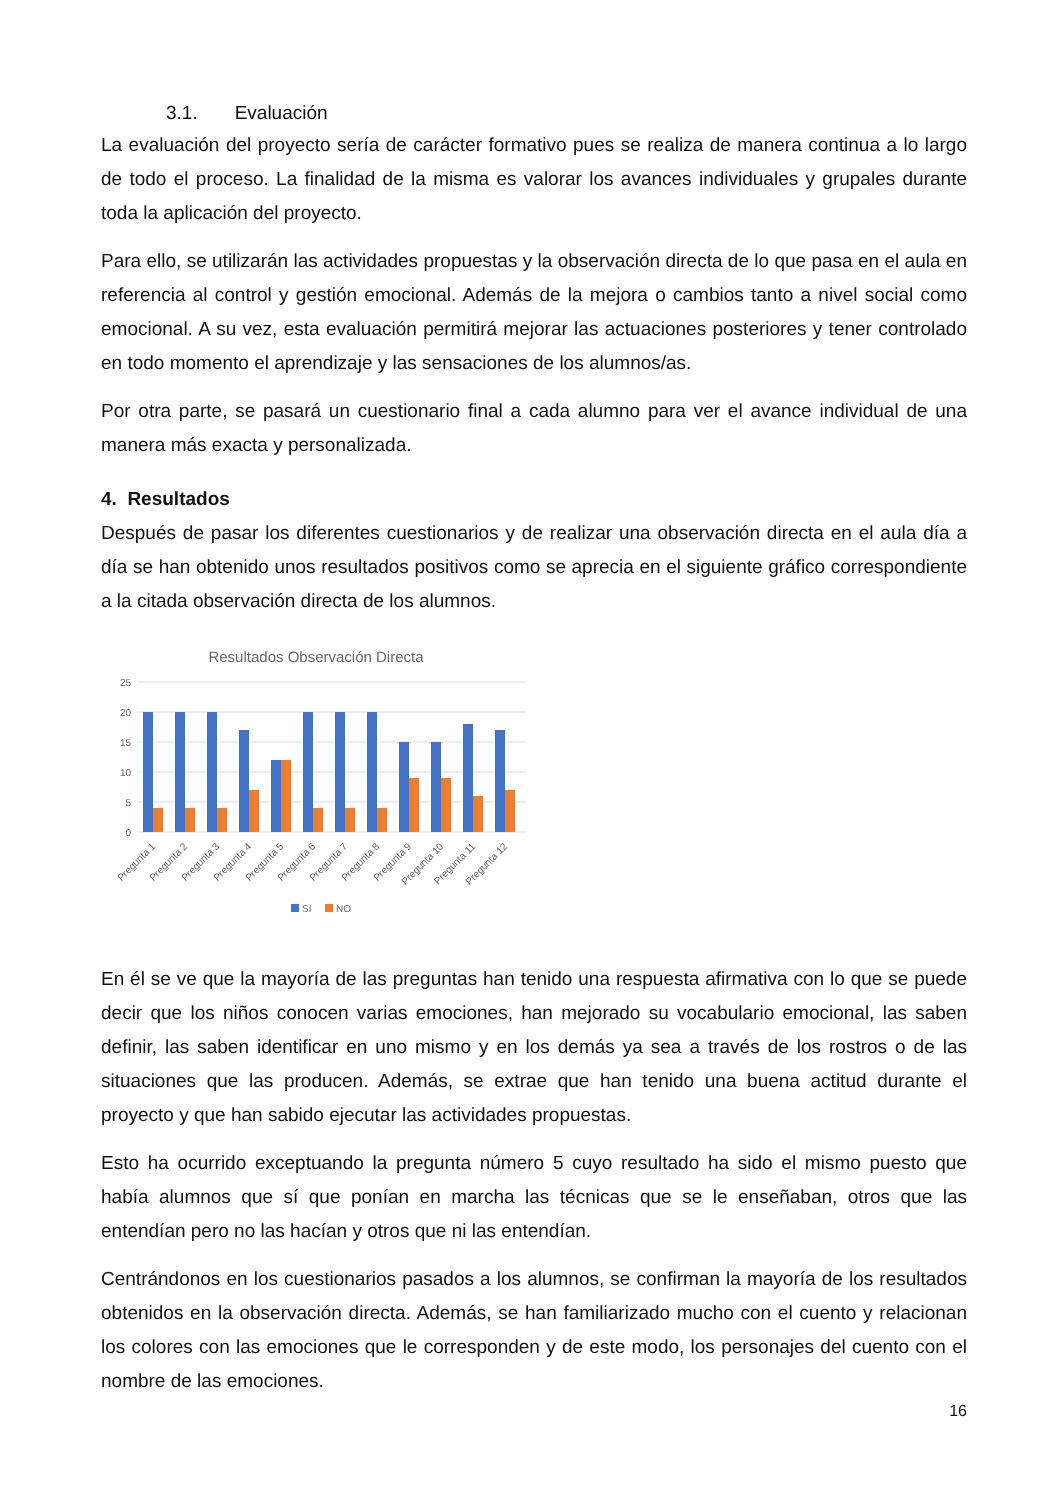3.1. Evaluación
La evaluación del proyecto sería de carácter formativo pues se realiza de manera continua a lo largo de todo el proceso. La finalidad de la misma es valorar los avances individuales y grupales durante toda la aplicación del proyecto.
Para ello, se utilizarán las actividades propuestas y la observación directa de lo que pasa en el aula en referencia al control y gestión emocional. Además de la mejora o cambios tanto a nivel social como emocional. A su vez, esta evaluación permitirá mejorar las actuaciones posteriores y tener controlado en todo momento el aprendizaje y las sensaciones de los alumnos/as.
Por otra parte, se pasará un cuestionario final a cada alumno para ver el avance individual de una manera más exacta y personalizada.
4. Resultados
Después de pasar los diferentes cuestionarios y de realizar una observación directa en el aula día a día se han obtenido unos resultados positivos como se aprecia en el siguiente gráfico correspondiente a la citada observación directa de los alumnos.
Resultados Observación Directa
25
20
15
10
5
0
Pregunta 1
Pregunta 2
Pregunta 3
Pregunta 4
Pregunta 5
Pregunta 6
Pregunta 7
Pregunta 8
Pregunta 9
Pregunta 10
Pregunta 11
Pregunta 12
SI
NO
En él se ve que la mayoría de las preguntas han tenido una respuesta afirmativa con lo que se puede decir que los niños conocen varias emociones, han mejorado su vocabulario emocional, las saben definir, las saben identificar en uno mismo y en los demás ya sea a través de los rostros o de las situaciones que las producen. Además, se extrae que han tenido una buena actitud durante el proyecto y que han sabido ejecutar las actividades propuestas.
Esto ha ocurrido exceptuando la pregunta número 5 cuyo resultado ha sido el mismo puesto que había alumnos que sí que ponían en marcha las técnicas que se le enseñaban, otros que las entendían pero no las hacían y otros que ni las entendían.
Centrándonos en los cuestionarios pasados a los alumnos, se confirman la mayoría de los resultados obtenidos en la observación directa. Además, se han familiarizado mucho con el cuento y relacionan los colores con las emociones que le corresponden y de este modo, los personajes del cuento con el nombre de las emociones.
16